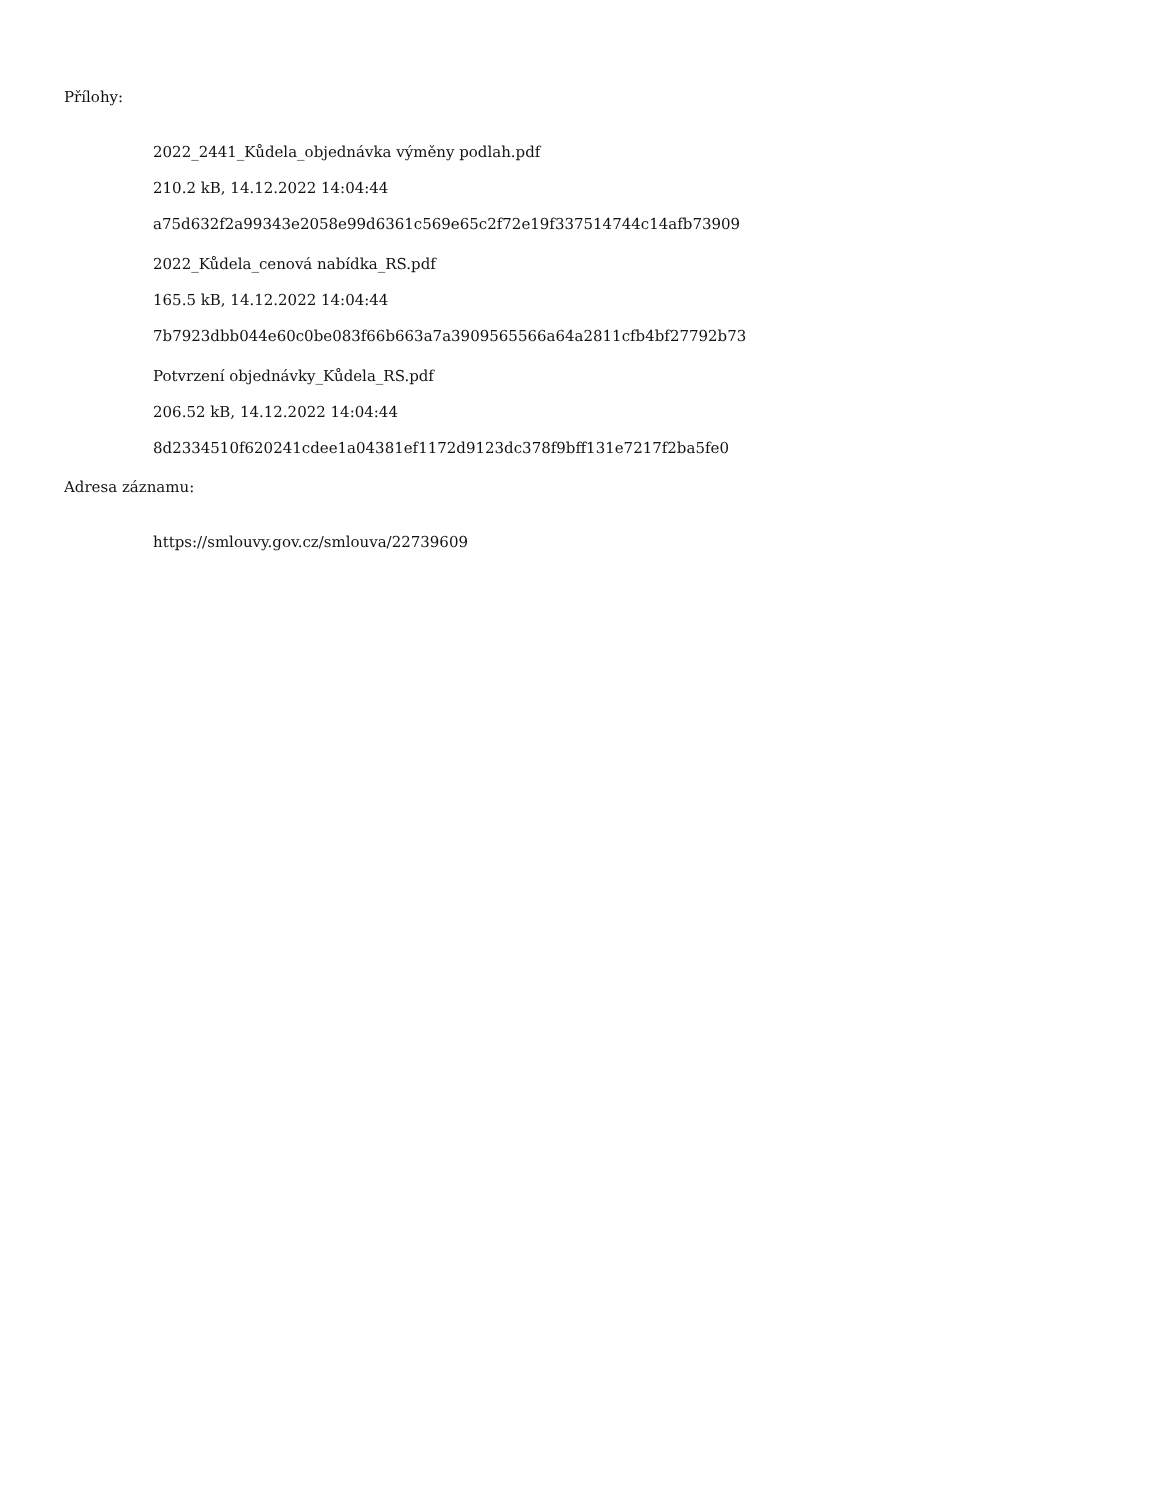Přílohy:
2022_2441_Kůdela_objednávka výměny podlah.pdf
210.2 kB, 14.12.2022 14:04:44
a75d632f2a99343e2058e99d6361c569e65c2f72e19f337514744c14afb73909
2022_Kůdela_cenová nabídka_RS.pdf
165.5 kB, 14.12.2022 14:04:44
7b7923dbb044e60c0be083f66b663a7a3909565566a64a2811cfb4bf27792b73
Potvrzení objednávky_Kůdela_RS.pdf
206.52 kB, 14.12.2022 14:04:44
8d2334510f620241cdee1a04381ef1172d9123dc378f9bff131e7217f2ba5fe0
Adresa záznamu:
https://smlouvy.gov.cz/smlouva/22739609